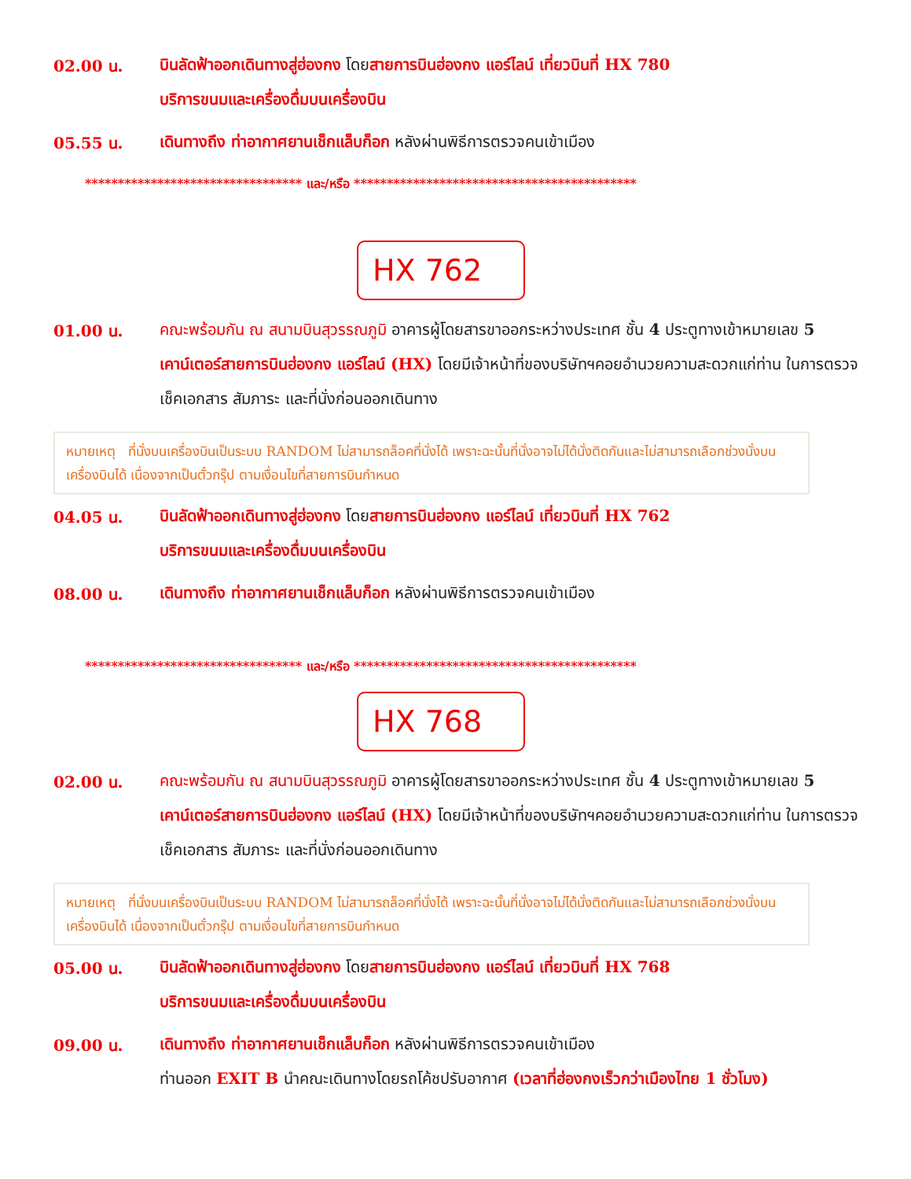02.00 น.
บินลัดฟ้าออกเดินทางสู่ฮ่องกง โดยสายการบินฮ่องกง แอร์ไลน์ เที่ยวบินที่ HX 780
บริการขนมและเครื่องดื่มบนเครื่องบิน
05.55 น.
เดินทางถึง ท่าอากาศยานเช็กแล็บก็อก หลังผ่านพิธีการตรวจคนเข้าเมือง
********************************* และ/หรือ *******************************************
HX 762
01.00 น.
คณะพร้อมกัน ณ สนามบินสุวรรณภูมิ อาคารผู้โดยสารขาออกระหว่างประเทศ ชั้น 4 ประตูทางเข้าหมายเลข 5 เคาน์เตอร์สายการบินฮ่องกง แอร์ไลน์ (HX) โดยมีเจ้าหน้าที่ของบริษัทฯคอยอำนวยความสะดวกแก่ท่าน ในการตรวจเช็คเอกสาร สัมภาระ และที่นั่งก่อนออกเดินทาง
หมายเหตุ ที่นั่งบนเครื่องบินเป็นระบบ RANDOM ไม่สามารถล็อคที่นั่งได้ เพราะฉะนั้นที่นั่งอาจไม่ได้นั่งติดกันและไม่สามารถเลือกช่วงนั่งบนเครื่องบินได้ เนื่องจากเป็นตั๋วกรุ๊ป ตามเงื่อนไขที่สายการบินกำหนด
04.05 น.
บินลัดฟ้าออกเดินทางสู่ฮ่องกง โดยสายการบินฮ่องกง แอร์ไลน์ เที่ยวบินที่ HX 762
บริการขนมและเครื่องดื่มบนเครื่องบิน
08.00 น.
เดินทางถึง ท่าอากาศยานเช็กแล็บก็อก หลังผ่านพิธีการตรวจคนเข้าเมือง
********************************* และ/หรือ *******************************************
HX 768
02.00 น.
คณะพร้อมกัน ณ สนามบินสุวรรณภูมิ อาคารผู้โดยสารขาออกระหว่างประเทศ ชั้น 4 ประตูทางเข้าหมายเลข 5 เคาน์เตอร์สายการบินฮ่องกง แอร์ไลน์ (HX) โดยมีเจ้าหน้าที่ของบริษัทฯคอยอำนวยความสะดวกแก่ท่าน ในการตรวจเช็คเอกสาร สัมภาระ และที่นั่งก่อนออกเดินทาง
หมายเหตุ ที่นั่งบนเครื่องบินเป็นระบบ RANDOM ไม่สามารถล็อคที่นั่งได้ เพราะฉะนั้นที่นั่งอาจไม่ได้นั่งติดกันและไม่สามารถเลือกช่วงนั่งบนเครื่องบินได้ เนื่องจากเป็นตั๋วกรุ๊ป ตามเงื่อนไขที่สายการบินกำหนด
05.00 น.
บินลัดฟ้าออกเดินทางสู่ฮ่องกง โดยสายการบินฮ่องกง แอร์ไลน์ เที่ยวบินที่ HX 768
บริการขนมและเครื่องดื่มบนเครื่องบิน
09.00 น.
เดินทางถึง ท่าอากาศยานเช็กแล็บก็อก หลังผ่านพิธีการตรวจคนเข้าเมือง
ท่านออก EXIT B นำคณะเดินทางโดยรถโค้ชปรับอากาศ (เวลาที่ฮ่องกงเร็วกว่าเมืองไทย 1 ชั่วโมง)